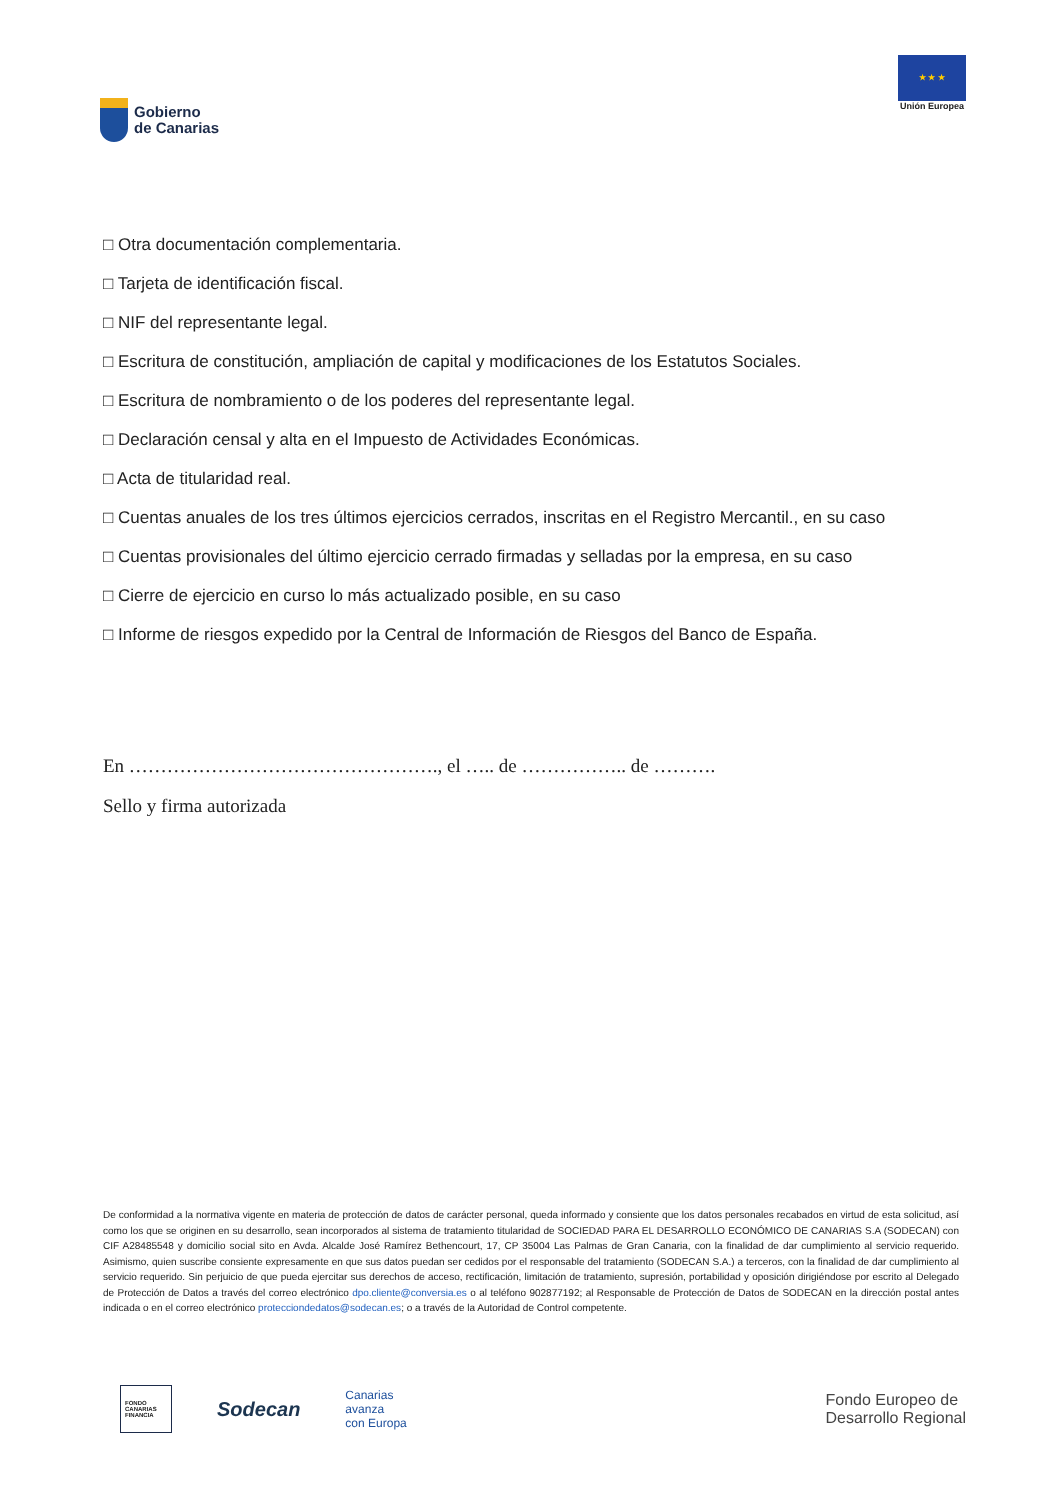Gobierno
de Canarias
★ ★ ★
Unión Europea
□ Otra documentación complementaria.
□ Tarjeta de identificación fiscal.
□ NIF del representante legal.
□ Escritura de constitución, ampliación de capital y modificaciones de los Estatutos Sociales.
□ Escritura de nombramiento o de los poderes del representante legal.
□ Declaración censal y alta en el Impuesto de Actividades Económicas.
□ Acta de titularidad real.
□ Cuentas anuales de los tres últimos ejercicios cerrados, inscritas en el Registro Mercantil., en su caso
□ Cuentas provisionales del último ejercicio cerrado firmadas y selladas por la empresa, en su caso
□ Cierre de ejercicio en curso lo más actualizado posible, en su caso
□ Informe de riesgos expedido por la Central de Información de Riesgos del Banco de España.
En …………………………………………., el ….. de …………….. de ……….
Sello y firma autorizada
De conformidad a la normativa vigente en materia de protección de datos de carácter personal, queda informado y consiente que los datos personales recabados en virtud de esta solicitud, así como los que se originen en su desarrollo, sean incorporados al sistema de tratamiento titularidad de SOCIEDAD PARA EL DESARROLLO ECONÓMICO DE CANARIAS S.A (SODECAN) con CIF A28485548 y domicilio social sito en Avda. Alcalde José Ramírez Bethencourt, 17, CP 35004 Las Palmas de Gran Canaria, con la finalidad de dar cumplimiento al servicio requerido. Asimismo, quien suscribe consiente expresamente en que sus datos puedan ser cedidos por el responsable del tratamiento (SODECAN S.A.) a terceros, con la finalidad de dar cumplimiento al servicio requerido. Sin perjuicio de que pueda ejercitar sus derechos de acceso, rectificación, limitación de tratamiento, supresión, portabilidad y oposición dirigiéndose por escrito al Delegado de Protección de Datos a través del correo electrónico dpo.cliente@conversia.es o al teléfono 902877192; al Responsable de Protección de Datos de SODECAN en la dirección postal antes indicada o en el correo electrónico protecciondedatos@sodecan.es; o a través de la Autoridad de Control competente.
FONDO
CANARIAS
FINANCIA
Sodecan
Canarias
avanza
con Europa
Fondo Europeo de
Desarrollo Regional